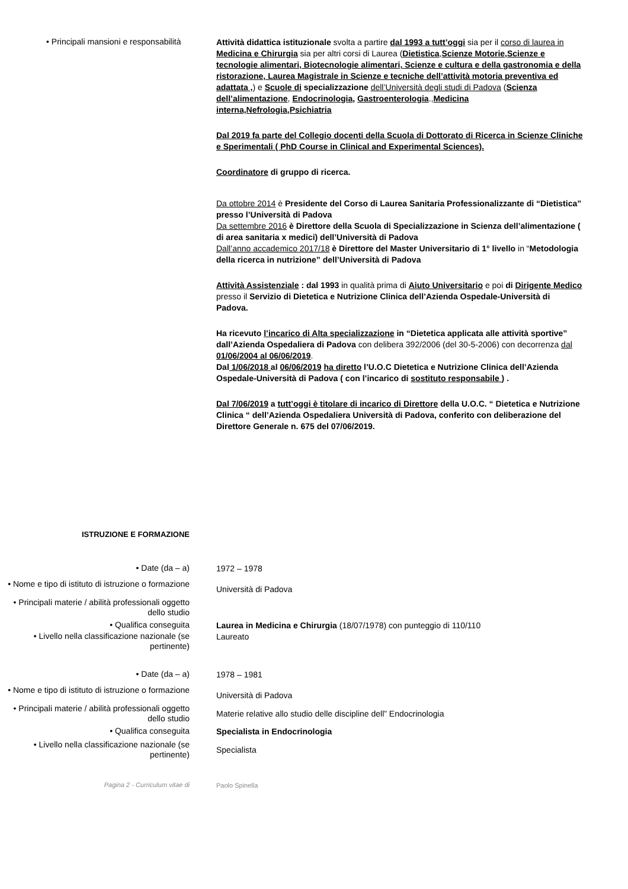• Principali mansioni e responsabilità
Attività didattica istituzionale svolta a partire dal 1993 a tutt’oggi sia per il corso di laurea in Medicina e Chirurgia sia per altri corsi di Laurea (Dietistica,Scienze Motorie,Scienze e tecnologie alimentari, Biotecnologie alimentari, Scienze e cultura e della gastronomia e della ristorazione, Laurea Magistrale in Scienze e tecniche dell’attività motoria preventiva ed adattata ,) e Scuole di specializzazione dell’Università degli studi di Padova (Scienza dell’alimentazione, Endocrinologia, Gastroenterologia.,Medicina interna,Nefrologia,Psichiatria
Dal 2019 fa parte del Collegio docenti della Scuola di Dottorato di Ricerca in Scienze Cliniche e Sperimentali ( PhD Course in Clinical and Experimental Sciences).
Coordinatore di gruppo di ricerca.
Da ottobre 2014 è Presidente del Corso di Laurea Sanitaria Professionalizzante di “Dietistica” presso l’Università di Padova
Da settembre 2016 è Direttore della Scuola di Specializzazione in Scienza dell’alimentazione ( di area sanitaria x medici) dell’Università di Padova
Dall’anno accademico 2017/18 è Direttore del Master Universitario di 1° livello in “Metodologia della ricerca in nutrizione” dell’Università di Padova
Attività Assistenziale : dal 1993 in qualità prima di Aiuto Universitario e poi di Dirigente Medico presso il Servizio di Dietetica e Nutrizione Clinica dell’Azienda Ospedale-Università di Padova.
Ha ricevuto l’incarico di Alta specializzazione in “Dietetica applicata alle attività sportive” dall’Azienda Ospedaliera di Padova con delibera 392/2006 (del 30-5-2006) con decorrenza dal 01/06/2004 al 06/06/2019.
Dal 1/06/2018 al 06/06/2019 ha diretto l’U.O.C Dietetica e Nutrizione Clinica dell’Azienda Ospedale-Università di Padova ( con l’incarico di sostituto responsabile ) .
Dal 7/06/2019 a tutt’oggi è titolare di incarico di Direttore della U.O.C. “ Dietetica e Nutrizione Clinica “ dell’Azienda Ospedaliera Università di Padova, conferito con deliberazione del Direttore Generale n. 675 del 07/06/2019.
ISTRUZIONE E FORMAZIONE
• Date (da – a)
1972 – 1978
• Nome e tipo di istituto di istruzione o formazione
Università di Padova
• Principali materie / abilità professionali oggetto dello studio
• Qualifica conseguita
Laurea in Medicina e Chirurgia (18/07/1978) con punteggio di 110/110
• Livello nella classificazione nazionale (se pertinente)
Laureato
• Date (da – a)
1978 – 1981
• Nome e tipo di istituto di istruzione o formazione
Università di Padova
• Principali materie / abilità professionali oggetto dello studio
Materie relative allo studio delle discipline dell” Endocrinologia
• Qualifica conseguita
Specialista in Endocrinologia
• Livello nella classificazione nazionale (se pertinente)
Specialista
Pagina 2 - Curriculum vitae di
Paolo Spinella